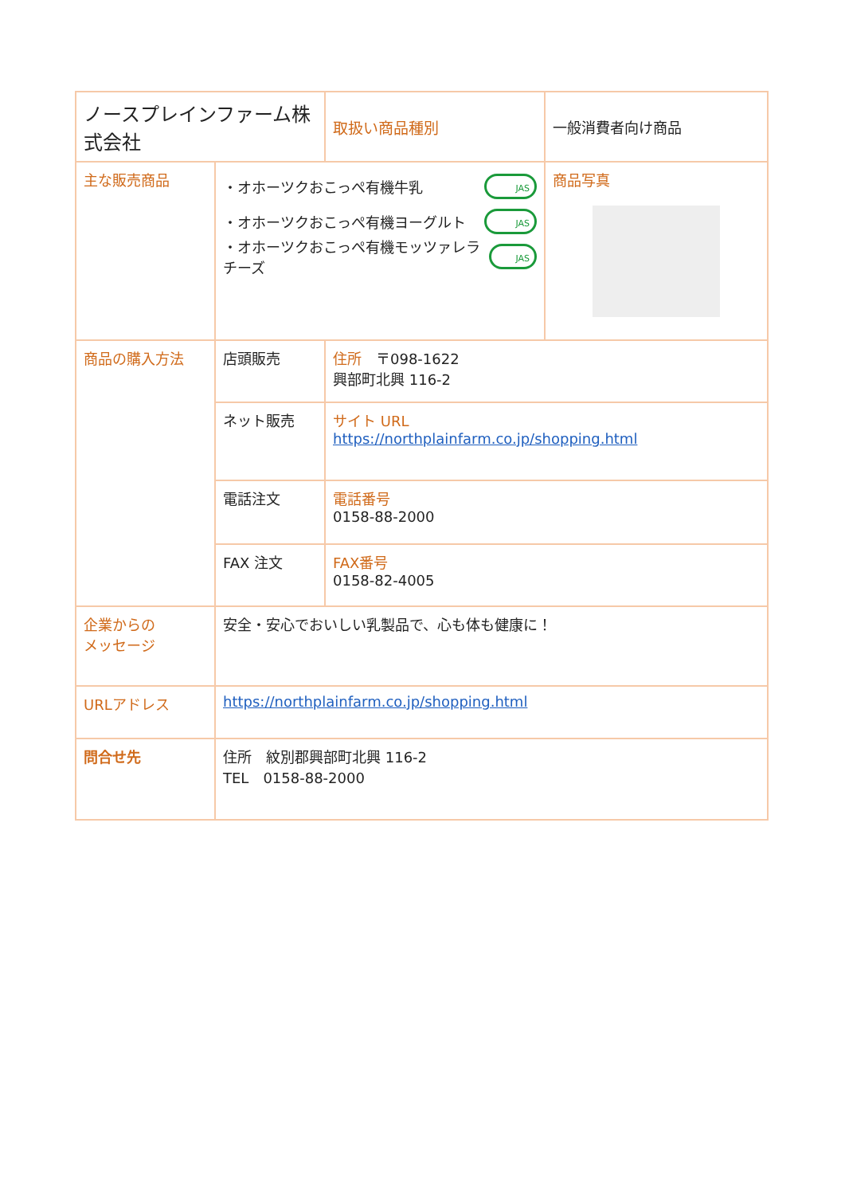| ノースプレインファーム株式会社 | | 取扱い商品種別 | 一般消費者向け商品 |
| 主な販売商品 | ・オホーツクおこっぺ有機牛乳 JAS ・オホーツクおこっぺ有機ヨーグルト JAS ・オホーツクおこっぺ有機モッツァレラチーズ JAS | | 商品写真 |
| 商品の購入方法 | 店頭販売 | 住所 〒098-1622 興部町北興 116-2 | |
| | ネット販売 | サイト URL https://northplainfarm.co.jp/shopping.html | |
| | 電話注文 | 電話番号 0158-88-2000 | |
| | FAX 注文 | FAX番号 0158-82-4005 | |
| 企業からの メッセージ | 安全・安心でおいしい乳製品で、心も体も健康に！ | | |
| URLアドレス | https://northplainfarm.co.jp/shopping.html | | |
| 問合せ先 | 住所 紋別郡興部町北興 116-2 TEL 0158-88-2000 | | |